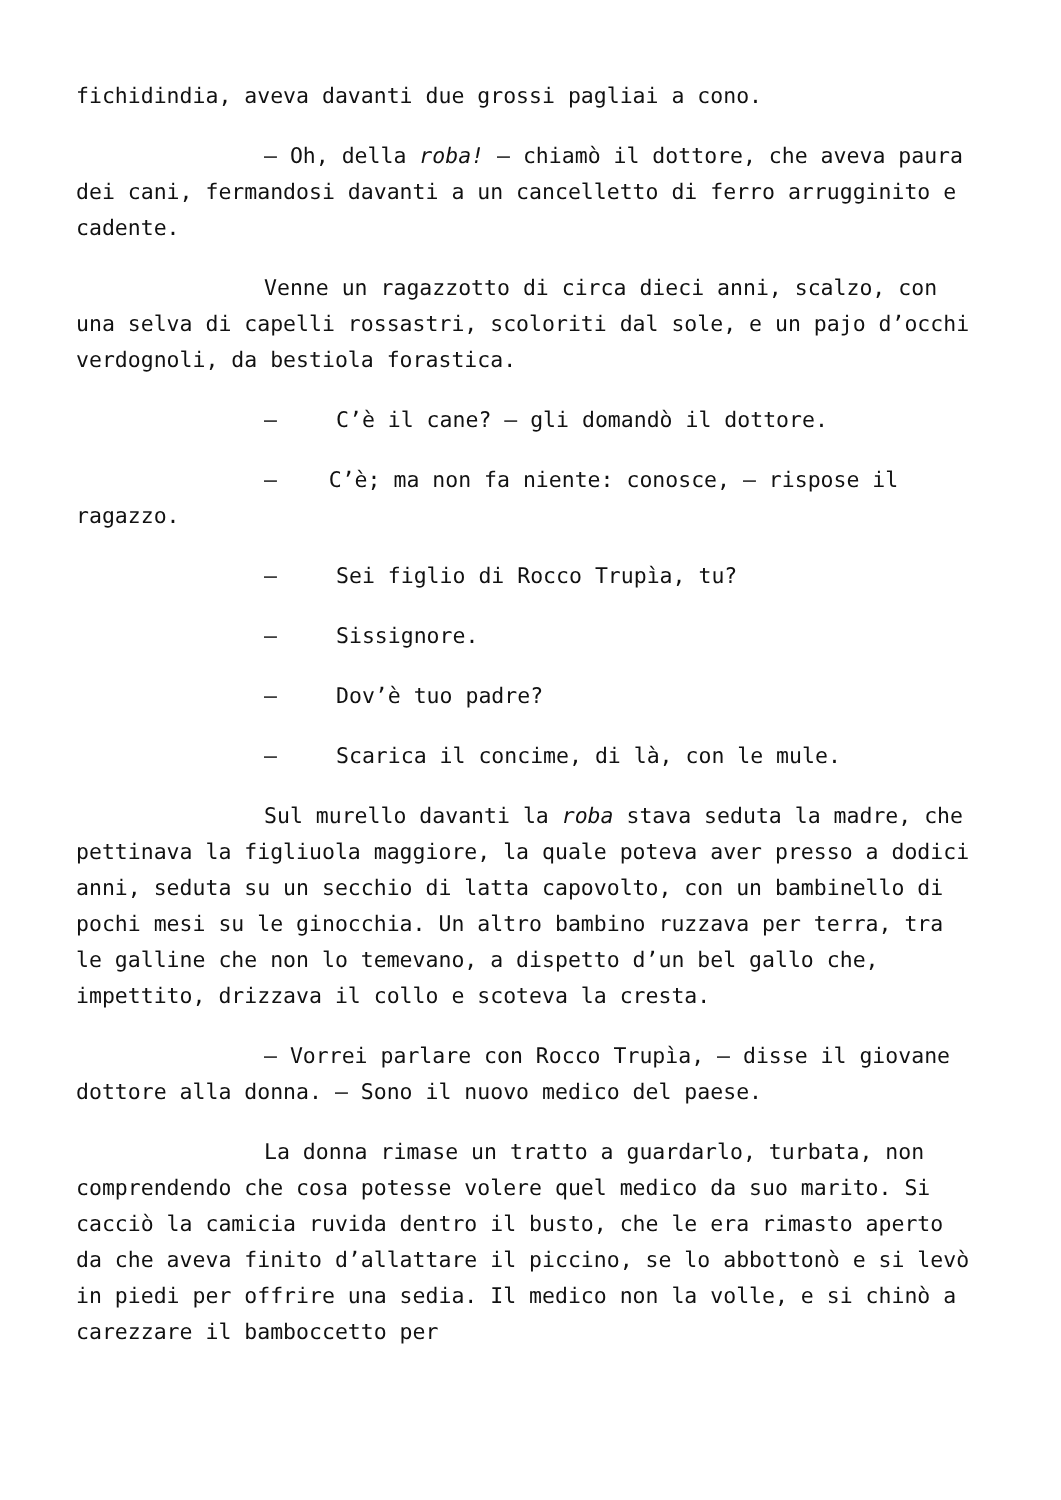fichidindia, aveva davanti due grossi pagliai a cono.
– Oh, della roba! – chiamò il dottore, che aveva paura dei cani, fermandosi davanti a un cancelletto di ferro arrugginito e cadente.
Venne un ragazzotto di circa dieci anni, scalzo, con una selva di capelli rossastri, scoloriti dal sole, e un pajo d’occhi verdognoli, da bestiola forastica.
– C’è il cane? – gli domandò il dottore.
– C’è; ma non fa niente: conosce, – rispose il ragazzo.
– Sei figlio di Rocco Trupìa, tu?
– Sissignore.
– Dov’è tuo padre?
– Scarica il concime, di là, con le mule.
Sul murello davanti la roba stava seduta la madre, che pettinava la figliuola maggiore, la quale poteva aver presso a dodici anni, seduta su un secchio di latta capovolto, con un bambinello di pochi mesi su le ginocchia. Un altro bambino ruzzava per terra, tra le galline che non lo temevano, a dispetto d’un bel gallo che, impettito, drizzava il collo e scoteva la cresta.
– Vorrei parlare con Rocco Trupìa, – disse il giovane dottore alla donna. – Sono il nuovo medico del paese.
La donna rimase un tratto a guardarlo, turbata, non comprendendo che cosa potesse volere quel medico da suo marito. Si cacciò la camicia ruvida dentro il busto, che le era rimasto aperto da che aveva finito d’allattare il piccino, se lo abbottonò e si levò in piedi per offrire una sedia. Il medico non la volle, e si chinò a carezzare il bamboccetto per